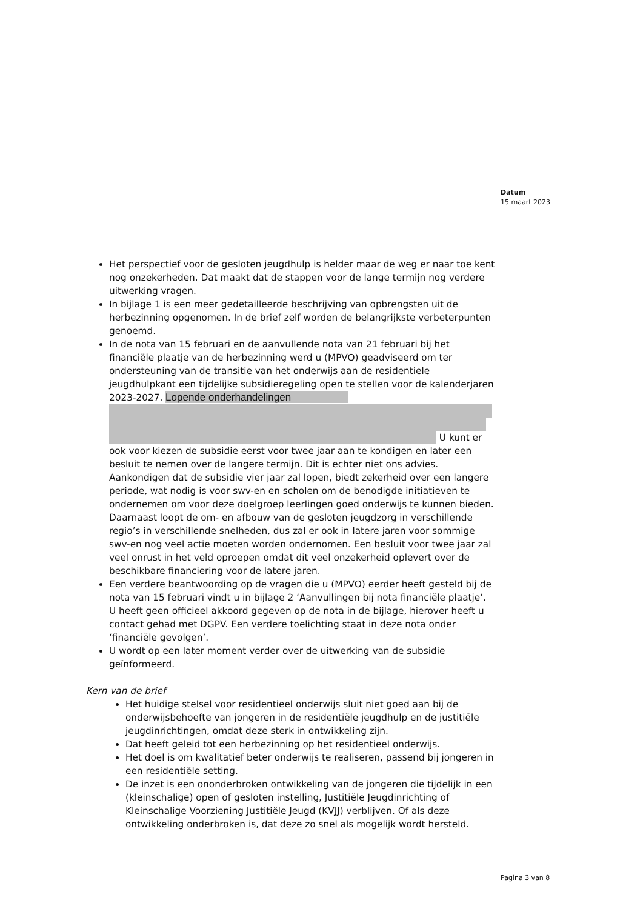Datum
15 maart 2023
Het perspectief voor de gesloten jeugdhulp is helder maar de weg er naar toe kent nog onzekerheden. Dat maakt dat de stappen voor de lange termijn nog verdere uitwerking vragen.
In bijlage 1 is een meer gedetailleerde beschrijving van opbrengsten uit de herbezinning opgenomen. In de brief zelf worden de belangrijkste verbeterpunten genoemd.
In de nota van 15 februari en de aanvullende nota van 21 februari bij het financiële plaatje van de herbezinning werd u (MPVO) geadviseerd om ter ondersteuning van de transitie van het onderwijs aan de residentiele jeugdhulpkant een tijdelijke subsidieregeling open te stellen voor de kalenderjaren 2023-2027. Lopende onderhandelingen U kunt er ook voor kiezen de subsidie eerst voor twee jaar aan te kondigen en later een besluit te nemen over de langere termijn. Dit is echter niet ons advies. Aankondigen dat de subsidie vier jaar zal lopen, biedt zekerheid over een langere periode, wat nodig is voor swv-en en scholen om de benodigde initiatieven te ondernemen om voor deze doelgroep leerlingen goed onderwijs te kunnen bieden. Daarnaast loopt de om- en afbouw van de gesloten jeugdzorg in verschillende regio’s in verschillende snelheden, dus zal er ook in latere jaren voor sommige swv-en nog veel actie moeten worden ondernomen. Een besluit voor twee jaar zal veel onrust in het veld oproepen omdat dit veel onzekerheid oplevert over de beschikbare financiering voor de latere jaren.
Een verdere beantwoording op de vragen die u (MPVO) eerder heeft gesteld bij de nota van 15 februari vindt u in bijlage 2 ‘Aanvullingen bij nota financiële plaatje’. U heeft geen officieel akkoord gegeven op de nota in de bijlage, hierover heeft u contact gehad met DGPV. Een verdere toelichting staat in deze nota onder ‘financiële gevolgen’.
U wordt op een later moment verder over de uitwerking van de subsidie geïnformeerd.
Kern van de brief
Het huidige stelsel voor residentieel onderwijs sluit niet goed aan bij de onderwijsbehoefte van jongeren in de residentiële jeugdhulp en de justitiële jeugdinrichtingen, omdat deze sterk in ontwikkeling zijn.
Dat heeft geleid tot een herbezinning op het residentieel onderwijs.
Het doel is om kwalitatief beter onderwijs te realiseren, passend bij jongeren in een residentiële setting.
De inzet is een ononderbroken ontwikkeling van de jongeren die tijdelijk in een (kleinschalige) open of gesloten instelling, Justitiële Jeugdinrichting of Kleinschalige Voorziening Justitiële Jeugd (KVJJ) verblijven. Of als deze ontwikkeling onderbroken is, dat deze zo snel als mogelijk wordt hersteld.
Pagina 3 van 8